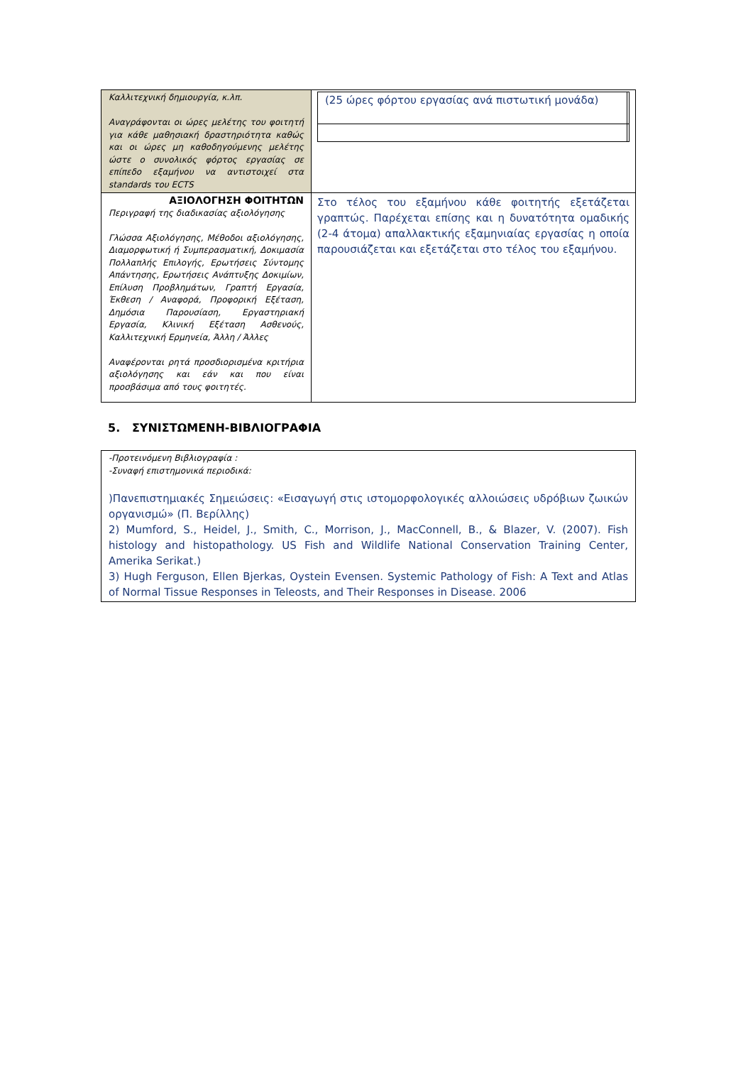| Καλλιτεχνική δημιουργία, κ.λπ. Αναγράφονται οι ώρες μελέτης του φοιτητή για κάθε μαθησιακή δραστηριότητα καθώς και οι ώρες μη καθοδηγούμενης μελέτης ώστε ο συνολικός φόρτος εργασίας σε επίπεδο εξαμήνου να αντιστοιχεί στα standards του ECTS | / (25 ώρες φόρτου εργασίας ανά πιστωτική μονάδα) / / |
| ΑΞΙΟΛΟΓΗΣΗ ΦΟΙΤΗΤΩΝ Περιγραφή της διαδικασίας αξιολόγησης Γλώσσα Αξιολόγησης, Μέθοδοι αξιολόγησης, Διαμορφωτική ή Συμπερασματική, Δοκιμασία Πολλαπλής Επιλογής, Ερωτήσεις Σύντομης Απάντησης, Ερωτήσεις Ανάπτυξης Δοκιμίων, Επίλυση Προβλημάτων, Γραπτή Εργασία, Έκθεση / Αναφορά, Προφορική Εξέταση, Δημόσια Παρουσίαση, Εργαστηριακή Εργασία, Κλινική Εξέταση Ασθενούς, Καλλιτεχνική Ερμηνεία, Άλλη / Άλλες Αναφέρονται ρητά προσδιορισμένα κριτήρια αξιολόγησης και εάν και που είναι προσβάσιμα από τους φοιτητές. | Στο τέλος του εξαμήνου κάθε φοιτητής εξετάζεται γραπτώς. Παρέχεται επίσης και η δυνατότητα ομαδικής (2-4 άτομα) απαλλακτικής εξαμηνιαίας εργασίας η οποία παρουσιάζεται και εξετάζεται στο τέλος του εξαμήνου. |
5. ΣΥΝΙΣΤΩΜΕΝΗ-ΒΙΒΛΙΟΓΡΑΦΙΑ
-Προτεινόμενη Βιβλιογραφία :
-Συναφή επιστημονικά περιοδικά:
)Πανεπιστημιακές Σημειώσεις: «Εισαγωγή στις ιστομορφολογικές αλλοιώσεις υδρόβιων ζωικών οργανισμώ» (Π. Βερίλλης)
2) Mumford, S., Heidel, J., Smith, C., Morrison, J., MacConnell, B., & Blazer, V. (2007). Fish histology and histopathology. US Fish and Wildlife National Conservation Training Center, Amerika Serikat.)
3) Hugh Ferguson, Ellen Bjerkas, Oystein Evensen. Systemic Pathology of Fish: A Text and Atlas of Normal Tissue Responses in Teleosts, and Their Responses in Disease. 2006